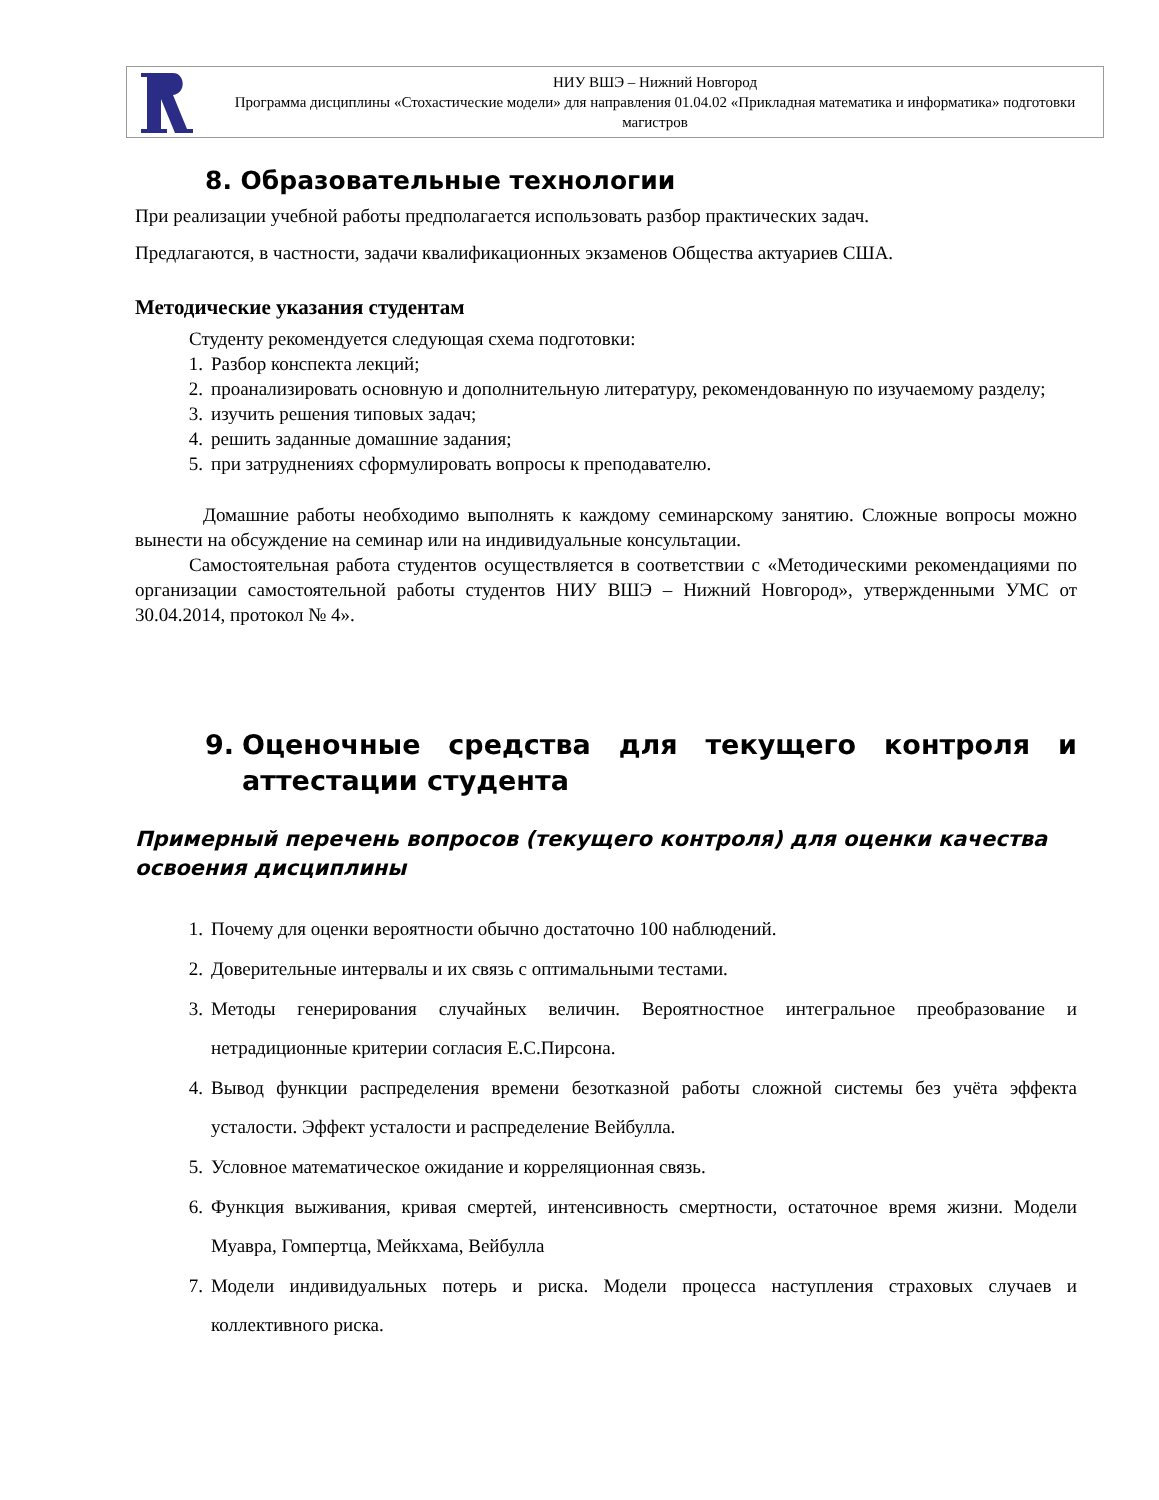НИУ ВШЭ – Нижний Новгород
Программа дисциплины «Стохастические модели» для направления 01.04.02 «Прикладная математика и информатика» подготовки магистров
8. Образовательные технологии
При реализации учебной работы предполагается использовать разбор практических задач.
Предлагаются, в частности, задачи квалификационных экзаменов Общества актуариев США.
Методические указания студентам
Студенту рекомендуется следующая схема подготовки:
1. Разбор конспекта лекций;
2. проанализировать основную и дополнительную литературу, рекомендованную по изучаемому разделу;
3. изучить решения типовых задач;
4. решить заданные домашние задания;
5. при затруднениях сформулировать вопросы к преподавателю.
Домашние работы необходимо выполнять к каждому семинарскому занятию. Сложные вопросы можно вынести на обсуждение на семинар или на индивидуальные консультации.
Самостоятельная работа студентов осуществляется в соответствии с «Методическими рекомендациями по организации самостоятельной работы студентов НИУ ВШЭ – Нижний Новгород», утвержденными УМС от 30.04.2014, протокол № 4».
9. Оценочные средства для текущего контроля и аттестации студента
Примерный перечень вопросов (текущего контроля) для оценки качества освоения дисциплины
1. Почему для оценки вероятности обычно достаточно 100 наблюдений.
2. Доверительные интервалы и их связь с оптимальными тестами.
3. Методы генерирования случайных величин. Вероятностное интегральное преобразование и нетрадиционные критерии согласия Е.С.Пирсона.
4. Вывод функции распределения времени безотказной работы сложной системы без учёта эффекта усталости. Эффект усталости и распределение Вейбулла.
5. Условное математическое ожидание и корреляционная связь.
6. Функция выживания, кривая смертей, интенсивность смертности, остаточное время жизни. Модели Муавра, Гомпертца, Мейкхама, Вейбулла
7. Модели индивидуальных потерь и риска. Модели процесса наступления страховых случаев и коллективного риска.